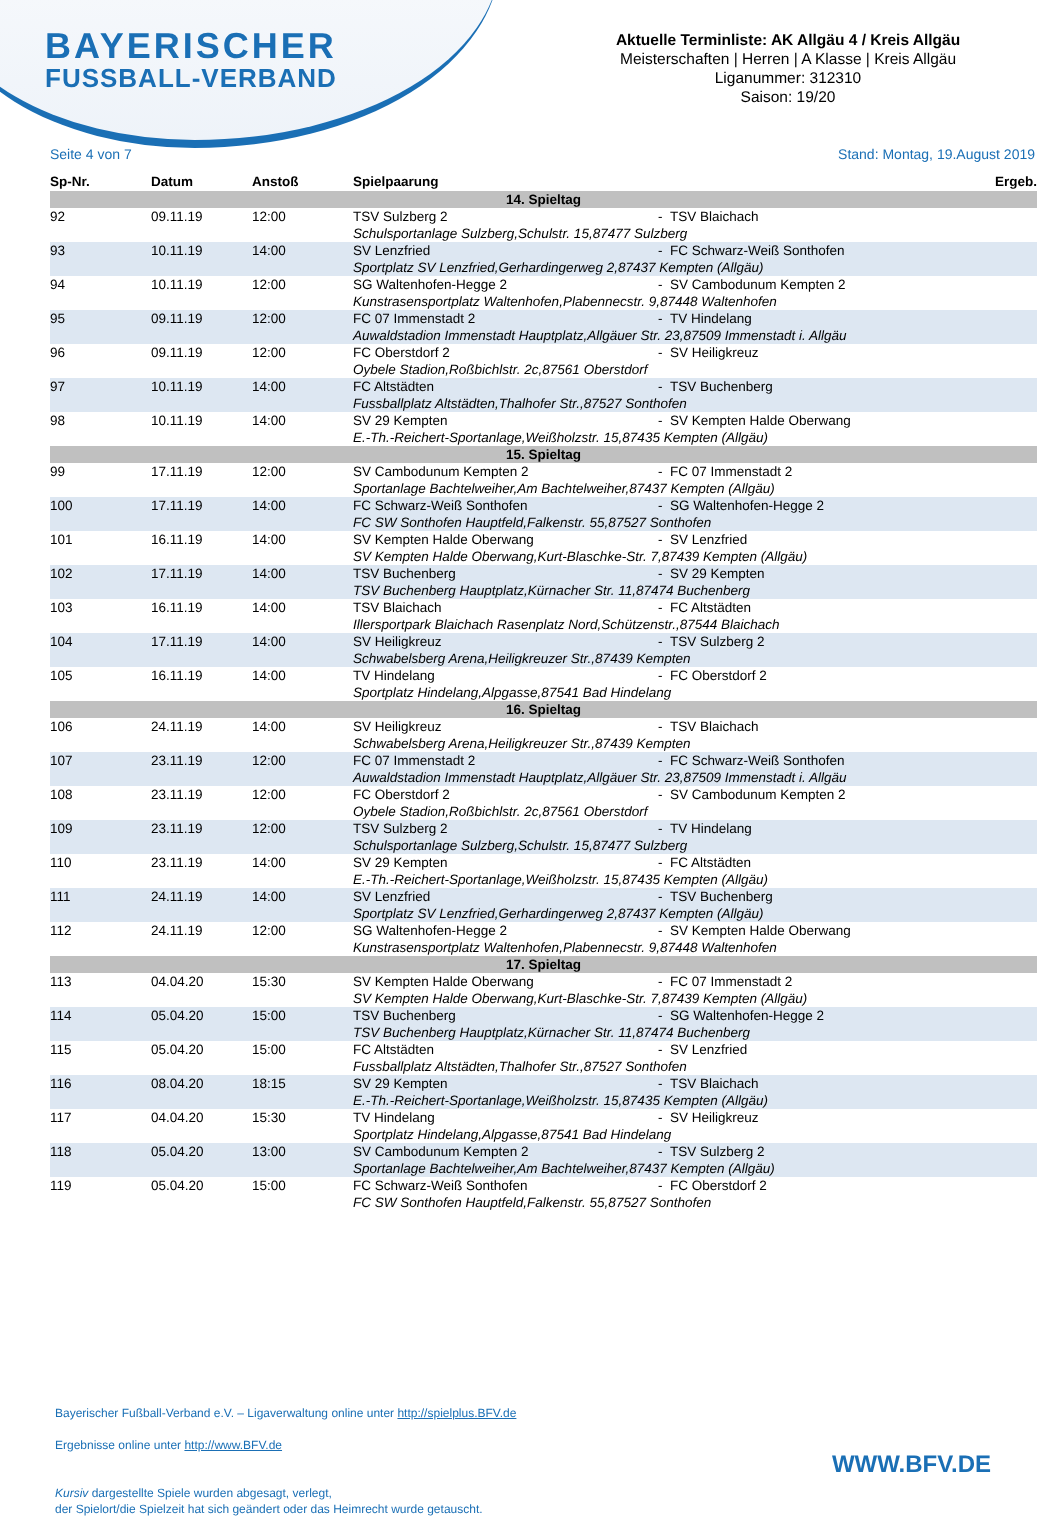BAYERISCHER
FUSSBALL-VERBAND
Aktuelle Terminliste: AK Allgäu 4 / Kreis Allgäu
Meisterschaften | Herren | A Klasse | Kreis Allgäu
Liganummer: 312310
Saison: 19/20
Seite 4 von 7 Stand: Montag, 19.August 2019
| Sp-Nr. | Datum | Anstoß | Spielpaarung | | Ergeb. |
| --- | --- | --- | --- | --- | --- |
| 14. Spieltag | | | | | |
| 92 | 09.11.19 | 12:00 | TSV Sulzberg 2 | - TSV Blaichach | |
| | | | Schulsportanlage Sulzberg,Schulstr. 15,87477 Sulzberg | | |
| 93 | 10.11.19 | 14:00 | SV Lenzfried | - FC Schwarz-Weiß Sonthofen | |
| | | | Sportplatz SV Lenzfried,Gerhardingerweg 2,87437 Kempten (Allgäu) | | |
| 94 | 10.11.19 | 12:00 | SG Waltenhofen-Hegge 2 | - SV Cambodunum Kempten 2 | |
| | | | Kunstrasensportplatz Waltenhofen,Plabennecstr. 9,87448 Waltenhofen | | |
| 95 | 09.11.19 | 12:00 | FC 07 Immenstadt 2 | - TV Hindelang | |
| | | | Auwaldstadion Immenstadt Hauptplatz,Allgäuer Str. 23,87509 Immenstadt i. Allgäu | | |
| 96 | 09.11.19 | 12:00 | FC Oberstdorf 2 | - SV Heiligkreuz | |
| | | | Oybele Stadion,Roßbichlstr. 2c,87561 Oberstdorf | | |
| 97 | 10.11.19 | 14:00 | FC Altstädten | - TSV Buchenberg | |
| | | | Fussballplatz Altstädten,Thalhofer Str.,87527 Sonthofen | | |
| 98 | 10.11.19 | 14:00 | SV 29 Kempten | - SV Kempten Halde Oberwang | |
| | | | E.-Th.-Reichert-Sportanlage,Weißholzstr. 15,87435 Kempten (Allgäu) | | |
| 15. Spieltag | | | | | |
| 99 | 17.11.19 | 12:00 | SV Cambodunum Kempten 2 | - FC 07 Immenstadt 2 | |
| | | | Sportanlage Bachtelweiher,Am Bachtelweiher,87437 Kempten (Allgäu) | | |
| 100 | 17.11.19 | 14:00 | FC Schwarz-Weiß Sonthofen | - SG Waltenhofen-Hegge 2 | |
| | | | FC SW Sonthofen Hauptfeld,Falkenstr. 55,87527 Sonthofen | | |
| 101 | 16.11.19 | 14:00 | SV Kempten Halde Oberwang | - SV Lenzfried | |
| | | | SV Kempten Halde Oberwang,Kurt-Blaschke-Str. 7,87439 Kempten (Allgäu) | | |
| 102 | 17.11.19 | 14:00 | TSV Buchenberg | - SV 29 Kempten | |
| | | | TSV Buchenberg Hauptplatz,Kürnacher Str. 11,87474 Buchenberg | | |
| 103 | 16.11.19 | 14:00 | TSV Blaichach | - FC Altstädten | |
| | | | Illersportpark Blaichach Rasenplatz Nord,Schützenstr.,87544 Blaichach | | |
| 104 | 17.11.19 | 14:00 | SV Heiligkreuz | - TSV Sulzberg 2 | |
| | | | Schwabelsberg Arena,Heiligkreuzer Str.,87439 Kempten | | |
| 105 | 16.11.19 | 14:00 | TV Hindelang | - FC Oberstdorf 2 | |
| | | | Sportplatz Hindelang,Alpgasse,87541 Bad Hindelang | | |
| 16. Spieltag | | | | | |
| 106 | 24.11.19 | 14:00 | SV Heiligkreuz | - TSV Blaichach | |
| | | | Schwabelsberg Arena,Heiligkreuzer Str.,87439 Kempten | | |
| 107 | 23.11.19 | 12:00 | FC 07 Immenstadt 2 | - FC Schwarz-Weiß Sonthofen | |
| | | | Auwaldstadion Immenstadt Hauptplatz,Allgäuer Str. 23,87509 Immenstadt i. Allgäu | | |
| 108 | 23.11.19 | 12:00 | FC Oberstdorf 2 | - SV Cambodunum Kempten 2 | |
| | | | Oybele Stadion,Roßbichlstr. 2c,87561 Oberstdorf | | |
| 109 | 23.11.19 | 12:00 | TSV Sulzberg 2 | - TV Hindelang | |
| | | | Schulsportanlage Sulzberg,Schulstr. 15,87477 Sulzberg | | |
| 110 | 23.11.19 | 14:00 | SV 29 Kempten | - FC Altstädten | |
| | | | E.-Th.-Reichert-Sportanlage,Weißholzstr. 15,87435 Kempten (Allgäu) | | |
| 111 | 24.11.19 | 14:00 | SV Lenzfried | - TSV Buchenberg | |
| | | | Sportplatz SV Lenzfried,Gerhardingerweg 2,87437 Kempten (Allgäu) | | |
| 112 | 24.11.19 | 12:00 | SG Waltenhofen-Hegge 2 | - SV Kempten Halde Oberwang | |
| | | | Kunstrasensportplatz Waltenhofen,Plabennecstr. 9,87448 Waltenhofen | | |
| 17. Spieltag | | | | | |
| 113 | 04.04.20 | 15:30 | SV Kempten Halde Oberwang | - FC 07 Immenstadt 2 | |
| | | | SV Kempten Halde Oberwang,Kurt-Blaschke-Str. 7,87439 Kempten (Allgäu) | | |
| 114 | 05.04.20 | 15:00 | TSV Buchenberg | - SG Waltenhofen-Hegge 2 | |
| | | | TSV Buchenberg Hauptplatz,Kürnacher Str. 11,87474 Buchenberg | | |
| 115 | 05.04.20 | 15:00 | FC Altstädten | - SV Lenzfried | |
| | | | Fussballplatz Altstädten,Thalhofer Str.,87527 Sonthofen | | |
| 116 | 08.04.20 | 18:15 | SV 29 Kempten | - TSV Blaichach | |
| | | | E.-Th.-Reichert-Sportanlage,Weißholzstr. 15,87435 Kempten (Allgäu) | | |
| 117 | 04.04.20 | 15:30 | TV Hindelang | - SV Heiligkreuz | |
| | | | Sportplatz Hindelang,Alpgasse,87541 Bad Hindelang | | |
| 118 | 05.04.20 | 13:00 | SV Cambodunum Kempten 2 | - TSV Sulzberg 2 | |
| | | | Sportanlage Bachtelweiher,Am Bachtelweiher,87437 Kempten (Allgäu) | | |
| 119 | 05.04.20 | 15:00 | FC Schwarz-Weiß Sonthofen | - FC Oberstdorf 2 | |
| | | | FC SW Sonthofen Hauptfeld,Falkenstr. 55,87527 Sonthofen | | |
Bayerischer Fußball-Verband e.V. – Ligaverwaltung online unter http://spielplus.BFV.de
Ergebnisse online unter http://www.BFV.de
Kursiv dargestellte Spiele wurden abgesagt, verlegt,
der Spielort/die Spielzeit hat sich geändert oder das Heimrecht wurde getauscht.
WWW.BFV.DE